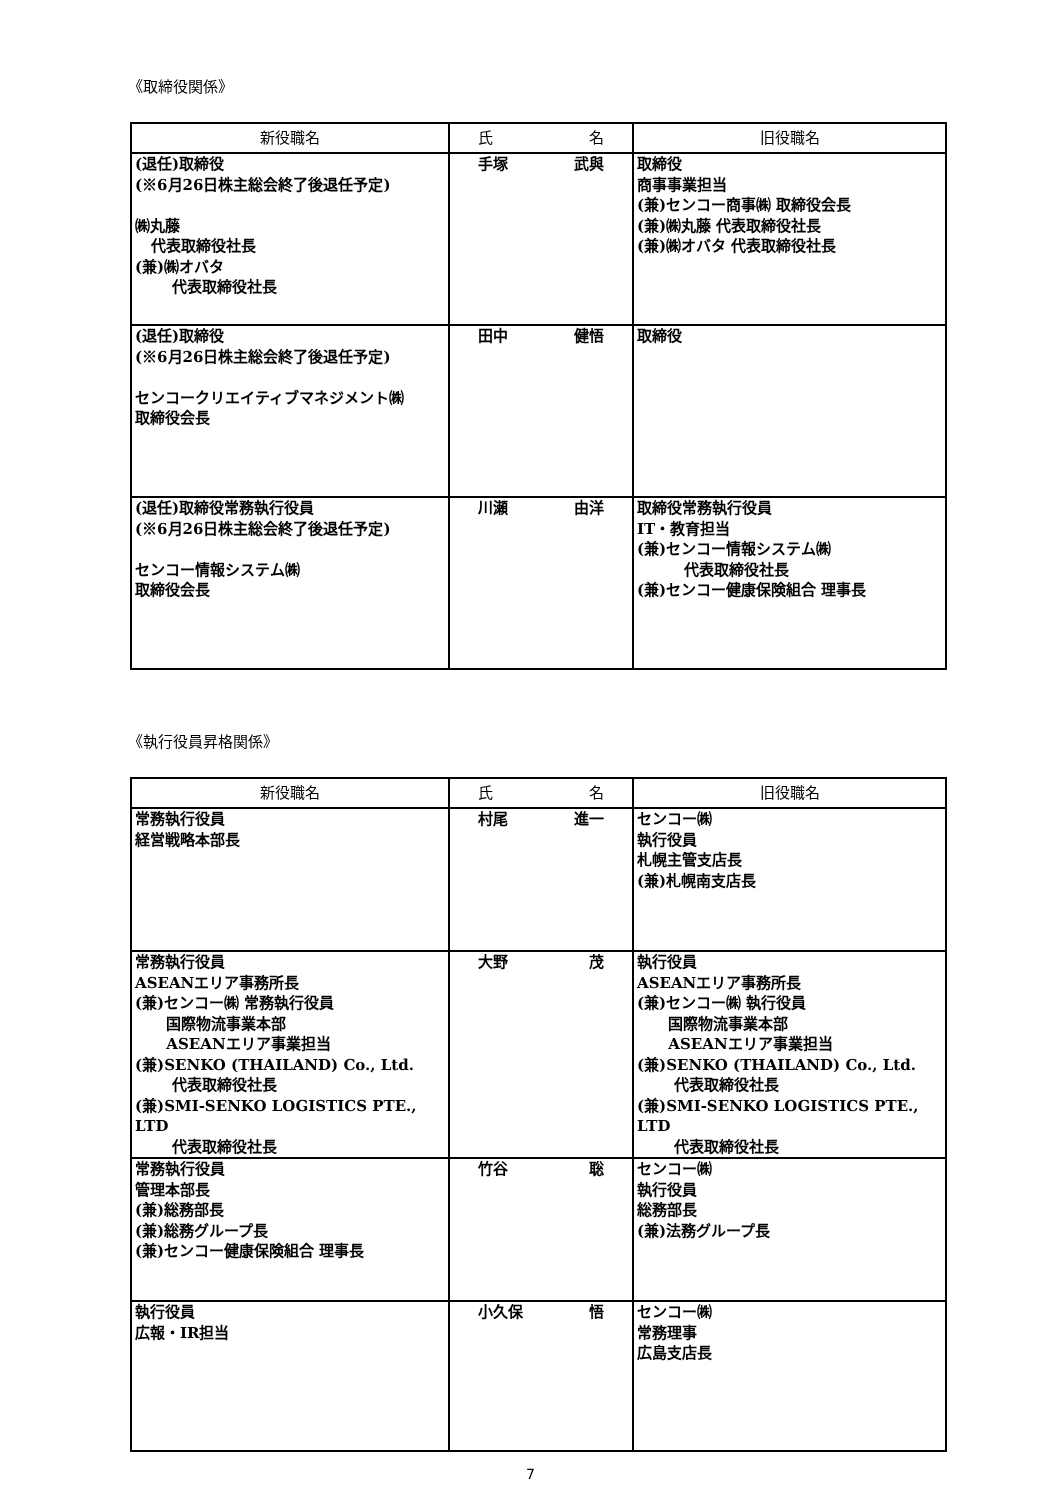《取締役関係》
| 新役職名 | 氏 名 | 旧役職名 |
| --- | --- | --- |
| (退任)取締役 (※6月26日株主総会終了後退任予定) ㈱丸藤 代表取締役社長 (兼)㈱オバタ 代表取締役社長 | 手塚 武與 | 取締役 商事事業担当 (兼)センコー商事㈱ 取締役会長 (兼)㈱丸藤 代表取締役社長 (兼)㈱オバタ 代表取締役社長 |
| (退任)取締役 (※6月26日株主総会終了後退任予定) センコークリエイティブマネジメント㈱ 取締役会長 | 田中 健悟 | 取締役 |
| (退任)取締役常務執行役員 (※6月26日株主総会終了後退任予定) センコー情報システム㈱ 取締役会長 | 川瀬 由洋 | 取締役常務執行役員 IT・教育担当 (兼)センコー情報システム㈱ 代表取締役社長 (兼)センコー健康保険組合 理事長 |
《執行役員昇格関係》
| 新役職名 | 氏 名 | 旧役職名 |
| --- | --- | --- |
| 常務執行役員 経営戦略本部長 | 村尾 進一 | センコー㈱ 執行役員 札幌主管支店長 (兼)札幌南支店長 |
| 常務執行役員 ASEANエリア事務所長 (兼)センコー㈱ 常務執行役員 国際物流事業本部 ASEANエリア事業担当 (兼)SENKO (THAILAND) Co., Ltd. 代表取締役社長 (兼)SMI-SENKO LOGISTICS PTE., LTD 代表取締役社長 | 大野 茂 | 執行役員 ASEANエリア事務所長 (兼)センコー㈱ 執行役員 国際物流事業本部 ASEANエリア事業担当 (兼)SENKO (THAILAND) Co., Ltd. 代表取締役社長 (兼)SMI-SENKO LOGISTICS PTE., LTD 代表取締役社長 |
| 常務執行役員 管理本部長 (兼)総務部長 (兼)総務グループ長 (兼)センコー健康保険組合 理事長 | 竹谷 聡 | センコー㈱ 執行役員 総務部長 (兼)法務グループ長 |
| 執行役員 広報・IR担当 | 小久保 悟 | センコー㈱ 常務理事 広島支店長 |
7